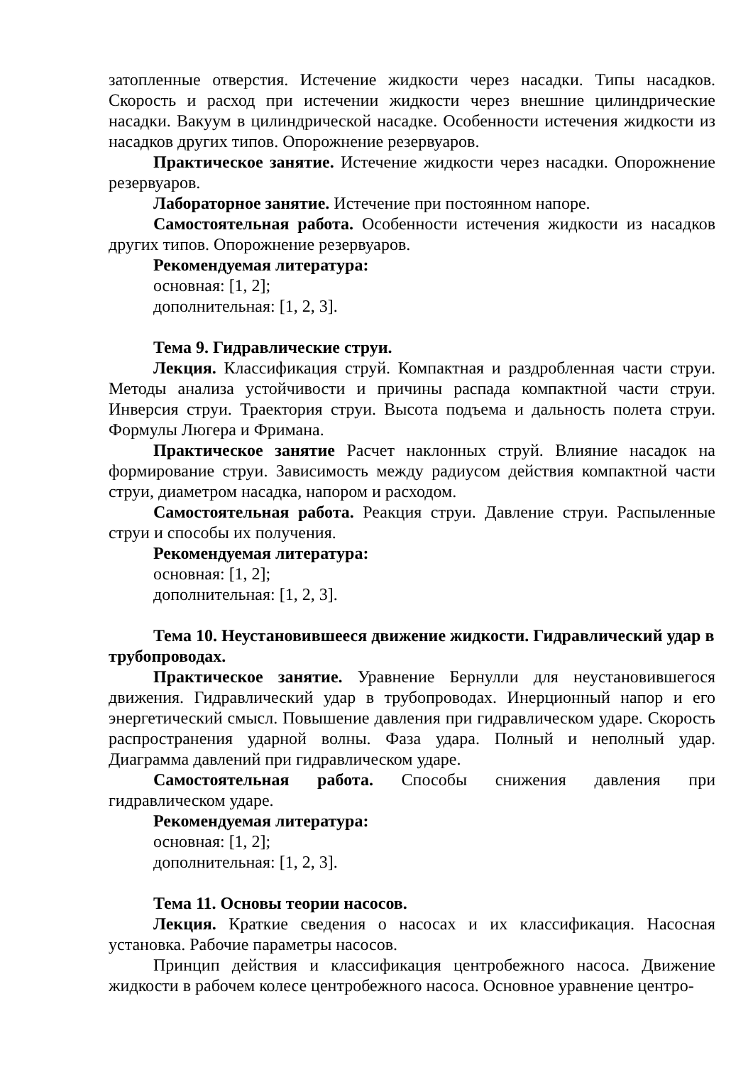затопленные отверстия. Истечение жидкости через насадки. Типы насадков. Скорость и расход при истечении жидкости через внешние цилиндрические насадки. Вакуум в цилиндрической насадке. Особенности истечения жидкости из насадков других типов. Опорожнение резервуаров.
Практическое занятие. Истечение жидкости через насадки. Опорожнение резервуаров.
Лабораторное занятие. Истечение при постоянном напоре.
Самостоятельная работа. Особенности истечения жидкости из насадков других типов. Опорожнение резервуаров.
Рекомендуемая литература:
основная: [1, 2];
дополнительная: [1, 2, 3].
Тема 9. Гидравлические струи.
Лекция. Классификация струй. Компактная и раздробленная части струи. Методы анализа устойчивости и причины распада компактной части струи. Инверсия струи. Траектория струи. Высота подъема и дальность полета струи. Формулы Люгера и Фримана.
Практическое занятие Расчет наклонных струй. Влияние насадок на формирование струи. Зависимость между радиусом действия компактной части струи, диаметром насадка, напором и расходом.
Самостоятельная работа. Реакция струи. Давление струи. Распыленные струи и способы их получения.
Рекомендуемая литература:
основная: [1, 2];
дополнительная: [1, 2, 3].
Тема 10. Неустановившееся движение жидкости. Гидравлический удар в трубопроводах.
Практическое занятие. Уравнение Бернулли для неустановившегося движения. Гидравлический удар в трубопроводах. Инерционный напор и его энергетический смысл. Повышение давления при гидравлическом ударе. Скорость распространения ударной волны. Фаза удара. Полный и неполный удар. Диаграмма давлений при гидравлическом ударе.
Самостоятельная работа. Способы снижения давления при гидравлическом ударе.
Рекомендуемая литература:
основная: [1, 2];
дополнительная: [1, 2, 3].
Тема 11. Основы теории насосов.
Лекция. Краткие сведения о насосах и их классификация. Насосная установка. Рабочие параметры насосов.
Принцип действия и классификация центробежного насоса. Движение жидкости в рабочем колесе центробежного насоса. Основное уравнение центро-